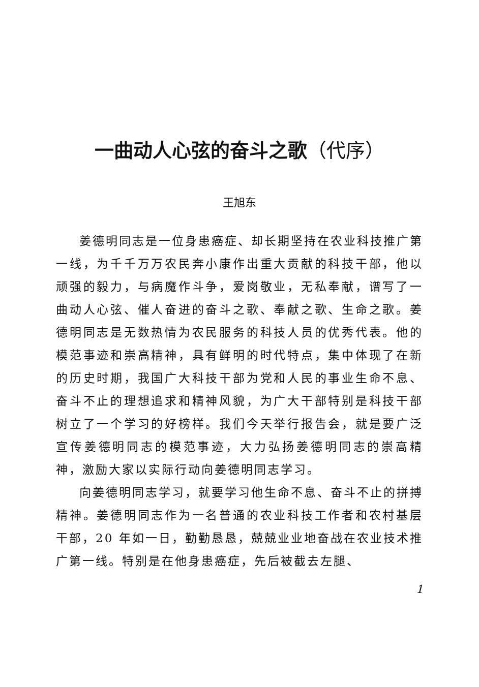一曲动人心弦的奋斗之歌（代序）
王旭东
姜德明同志是一位身患癌症、却长期坚持在农业科技推广第一线，为千千万万农民奔小康作出重大贡献的科技干部，他以顽强的毅力，与病魔作斗争，爱岗敬业，无私奉献，谱写了一曲动人心弦、催人奋进的奋斗之歌、奉献之歌、生命之歌。姜德明同志是无数热情为农民服务的科技人员的优秀代表。他的模范事迹和崇高精神，具有鲜明的时代特点，集中体现了在新的历史时期，我国广大科技干部为党和人民的事业生命不息、奋斗不止的理想追求和精神风貌，为广大干部特别是科技干部树立了一个学习的好榜样。我们今天举行报告会，就是要广泛宣传姜德明同志的模范事迹，大力弘扬姜德明同志的崇高精神，激励大家以实际行动向姜德明同志学习。
向姜德明同志学习，就要学习他生命不息、奋斗不止的拼搏精神。姜德明同志作为一名普通的农业科技工作者和农村基层干部，20 年如一日，勤勤恳恳，兢兢业业地奋战在农业技术推广第一线。特别是在他身患癌症，先后被截去左腿、
1